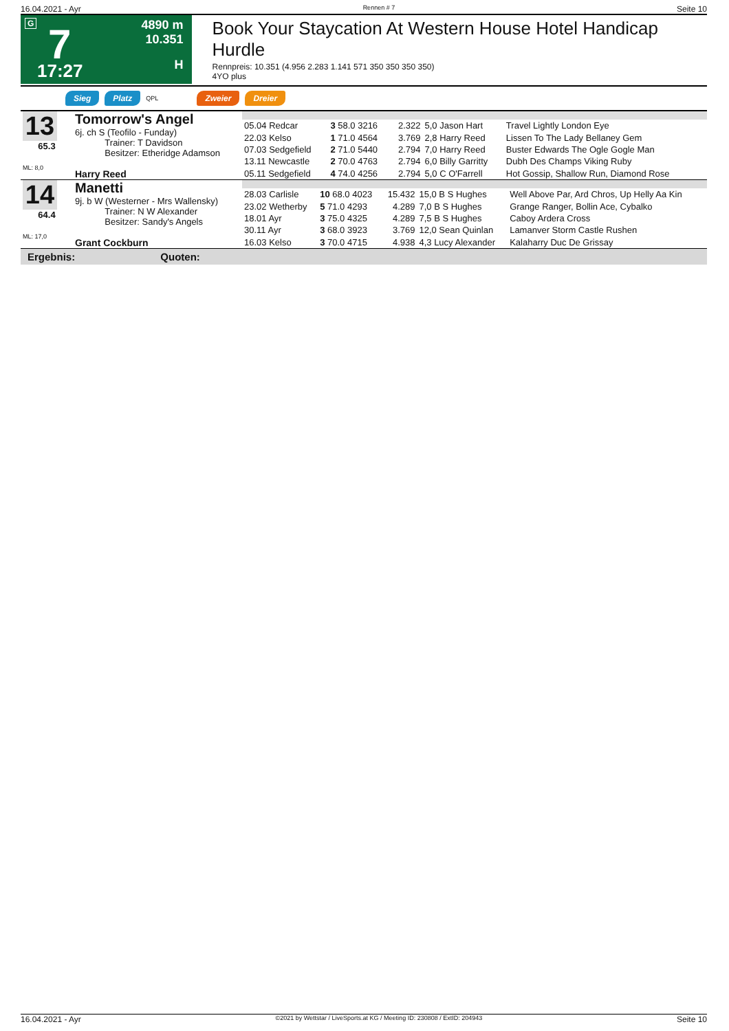16.04.2021 - Ayr Rennen # 7 Seite 10
G 7
17:27
4890 m
10.351
H
Book Your Staycation At Western House Hotel Handicap Hurdle
Rennpreis: 10.351 (4.956 2.283 1.141 571 350 350 350 350)
4YO plus
Sieg Platz QPL Zweier Dreier
| 13 65.3 ML: 8,0 | Tomorrow's Angel 6j. ch S (Teofilo - Funday) Trainer: T Davidson Besitzer: Etheridge Adamson Harry Reed | | | | | |
| | | 05.04 Redcar | 3 58.0 3216 | 2.322 | 5,0 Jason Hart | Travel Lightly London Eye |
| | | 22.03 Kelso | 1 71.0 4564 | 3.769 | 2,8 Harry Reed | Lissen To The Lady Bellaney Gem |
| | | 07.03 Sedgefield | 2 71.0 5440 | 2.794 | 7,0 Harry Reed | Buster Edwards The Ogle Gogle Man |
| | | 13.11 Newcastle | 2 70.0 4763 | 2.794 | 6,0 Billy Garritty | Dubh Des Champs Viking Ruby |
| | | 05.11 Sedgefield | 4 74.0 4256 | 2.794 | 5,0 C O'Farrell | Hot Gossip, Shallow Run, Diamond Rose |
| 14 64.4 ML: 17,0 | Manetti 9j. b W (Westerner - Mrs Wallensky) Trainer: N W Alexander Besitzer: Sandy's Angels Grant Cockburn | | | | | |
| | | 28.03 Carlisle | 10 68.0 4023 | 15.432 | 15,0 B S Hughes | Well Above Par, Ard Chros, Up Helly Aa Kin |
| | | 23.02 Wetherby | 5 71.0 4293 | 4.289 | 7,0 B S Hughes | Grange Ranger, Bollin Ace, Cybalko |
| | | 18.01 Ayr | 3 75.0 4325 | 4.289 | 7,5 B S Hughes | Caboy Ardera Cross |
| | | 30.11 Ayr | 3 68.0 3923 | 3.769 | 12,0 Sean Quinlan | Lamanver Storm Castle Rushen |
| | | 16.03 Kelso | 3 70.0 4715 | 4.938 | 4,3 Lucy Alexander | Kalaharry Duc De Grissay |
Ergebnis: Quoten:
16.04.2021 - Ayr ©2021 by Wettstar / LiveSports.at KG / Meeting ID: 230808 / ExtID: 204943 Seite 10